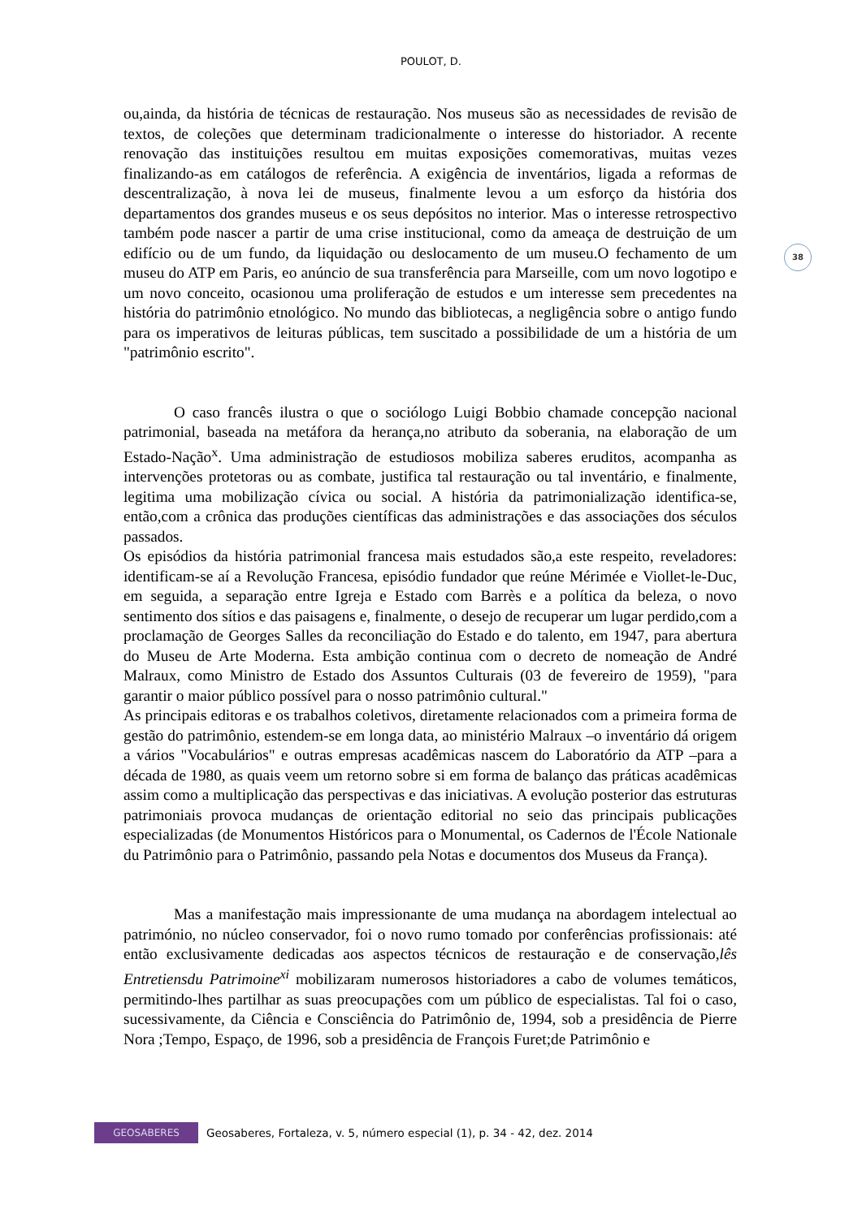POULOT, D.
38
ou,ainda, da história de técnicas de restauração. Nos museus são as necessidades de revisão de textos, de coleções que determinam tradicionalmente o interesse do historiador. A recente renovação das instituições resultou em muitas exposições comemorativas, muitas vezes finalizando-as em catálogos de referência. A exigência de inventários, ligada a reformas de descentralização, à nova lei de museus, finalmente levou a um esforço da história dos departamentos dos grandes museus e os seus depósitos no interior. Mas o interesse retrospectivo também pode nascer a partir de uma crise institucional, como da ameaça de destruição de um edifício ou de um fundo, da liquidação ou deslocamento de um museu.O fechamento de um museu do ATP em Paris, eo anúncio de sua transferência para Marseille, com um novo logotipo e um novo conceito, ocasionou uma proliferação de estudos e um interesse sem precedentes na história do patrimônio etnológico. No mundo das bibliotecas, a negligência sobre o antigo fundo para os imperativos de leituras públicas, tem suscitado a possibilidade de um a história de um "patrimônio escrito".
O caso francês ilustra o que o sociólogo Luigi Bobbio chamade concepção nacional patrimonial, baseada na metáfora da herança,no atributo da soberania, na elaboração de um Estado-Nação<sup>x</sup>. Uma administração de estudiosos mobiliza saberes eruditos, acompanha as intervenções protetoras ou as combate, justifica tal restauração ou tal inventário, e finalmente, legitima uma mobilização cívica ou social. A história da patrimonialização identifica-se, então,com a crônica das produções científicas das administrações e das associações dos séculos passados.
Os episódios da história patrimonial francesa mais estudados são,a este respeito, reveladores: identificam-se aí a Revolução Francesa, episódio fundador que reúne Mérimée e Viollet-le-Duc, em seguida, a separação entre Igreja e Estado com Barrès e a política da beleza, o novo sentimento dos sítios e das paisagens e, finalmente, o desejo de recuperar um lugar perdido,com a proclamação de Georges Salles da reconciliação do Estado e do talento, em 1947, para abertura do Museu de Arte Moderna. Esta ambição continua com o decreto de nomeação de André Malraux, como Ministro de Estado dos Assuntos Culturais (03 de fevereiro de 1959), "para garantir o maior público possível para o nosso patrimônio cultural."
As principais editoras e os trabalhos coletivos, diretamente relacionados com a primeira forma de gestão do patrimônio, estendem-se em longa data, ao ministério Malraux –o inventário dá origem a vários "Vocabulários" e outras empresas acadêmicas nascem do Laboratório da ATP –para a década de 1980, as quais veem um retorno sobre si em forma de balanço das práticas acadêmicas assim como a multiplicação das perspectivas e das iniciativas. A evolução posterior das estruturas patrimoniais provoca mudanças de orientação editorial no seio das principais publicações especializadas (de Monumentos Históricos para o Monumental, os Cadernos de l'École Nationale du Patrimônio para o Patrimônio, passando pela Notas e documentos dos Museus da França).
Mas a manifestação mais impressionante de uma mudança na abordagem intelectual ao património, no núcleo conservador, foi o novo rumo tomado por conferências profissionais: até então exclusivamente dedicadas aos aspectos técnicos de restauração e de conservação,lês Entretiensdu Patrimoine<sup>xi</sup> mobilizaram numerosos historiadores a cabo de volumes temáticos, permitindo-lhes partilhar as suas preocupações com um público de especialistas. Tal foi o caso, sucessivamente, da Ciência e Consciência do Patrimônio de, 1994, sob a presidência de Pierre Nora ;Tempo, Espaço, de 1996, sob a presidência de François Furet;de Patrimônio e
GEOSABERES
Geosaberes, Fortaleza, v. 5, número especial (1), p. 34 - 42, dez. 2014